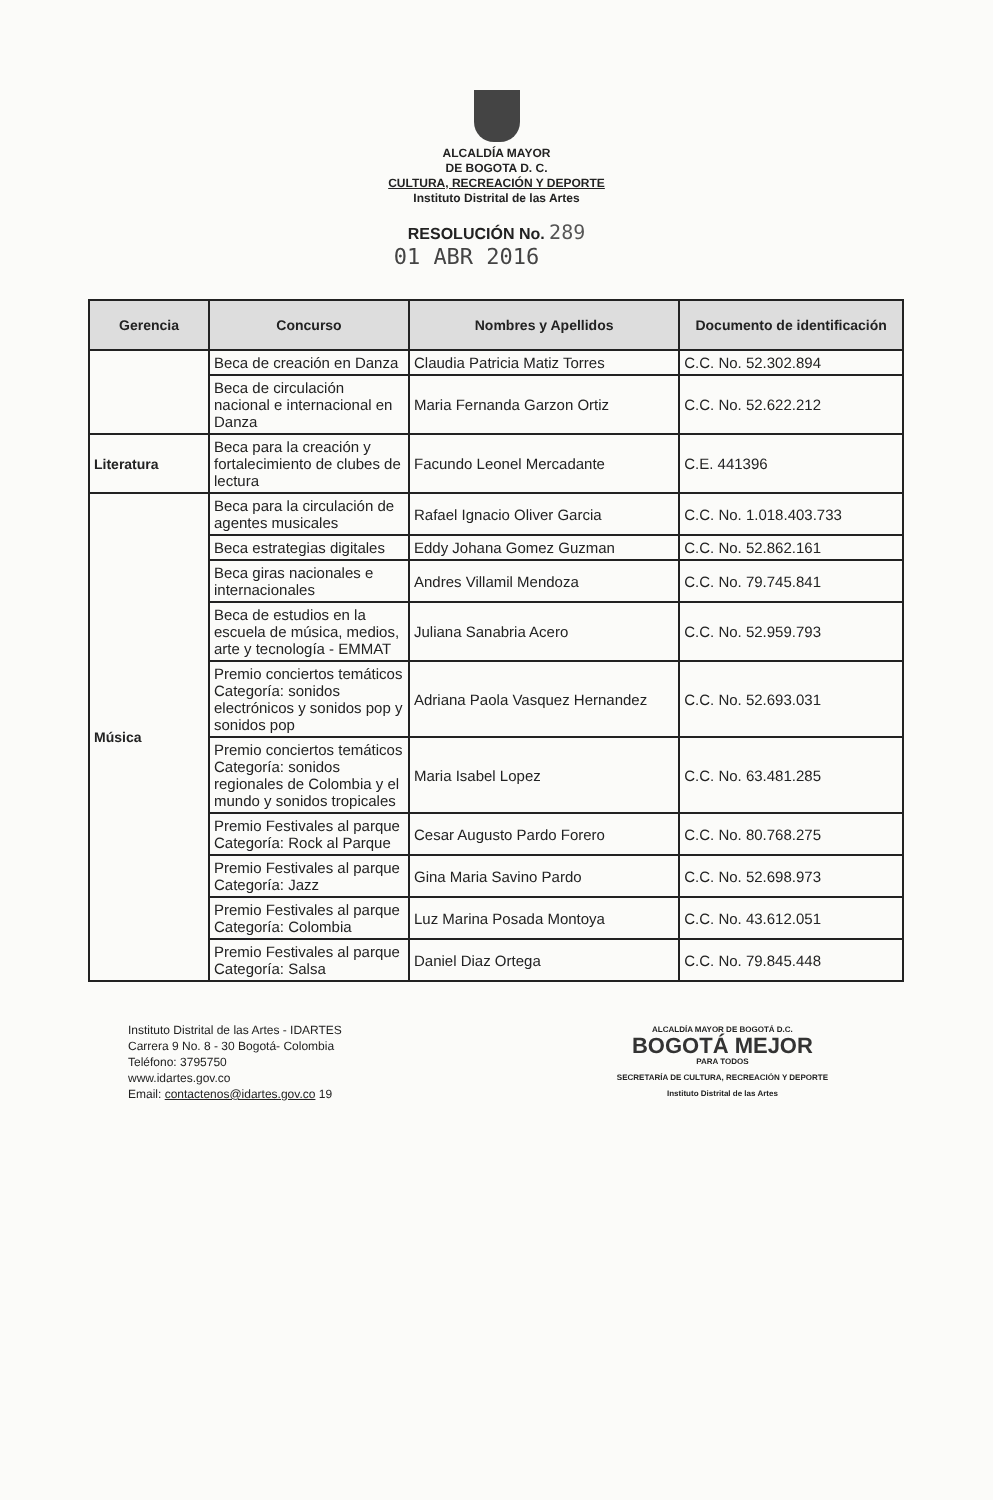ALCALDÍA MAYOR
DE BOGOTA D. C.
CULTURA, RECREACIÓN Y DEPORTE
Instituto Distrital de las Artes
RESOLUCIÓN No. 289
01 ABR 2016
| Gerencia | Concurso | Nombres y Apellidos | Documento de identificación |
| --- | --- | --- | --- |
| | Beca de creación en Danza | Claudia Patricia Matiz Torres | C.C. No. 52.302.894 |
| | Beca de circulación nacional e internacional en Danza | Maria Fernanda Garzon Ortiz | C.C. No. 52.622.212 |
| Literatura | Beca para la creación y fortalecimiento de clubes de lectura | Facundo Leonel Mercadante | C.E. 441396 |
| Música | Beca para la circulación de agentes musicales | Rafael Ignacio Oliver Garcia | C.C. No. 1.018.403.733 |
| | Beca estrategias digitales | Eddy Johana Gomez Guzman | C.C. No. 52.862.161 |
| | Beca giras nacionales e internacionales | Andres Villamil Mendoza | C.C. No. 79.745.841 |
| | Beca de estudios en la escuela de música, medios, arte y tecnología - EMMAT | Juliana Sanabria Acero | C.C. No. 52.959.793 |
| | Premio conciertos temáticos Categoría: sonidos electrónicos y sonidos pop y sonidos pop | Adriana Paola Vasquez Hernandez | C.C. No. 52.693.031 |
| | Premio conciertos temáticos Categoría: sonidos regionales de Colombia y el mundo y sonidos tropicales | Maria Isabel Lopez | C.C. No. 63.481.285 |
| | Premio Festivales al parque Categoría: Rock al Parque | Cesar Augusto Pardo Forero | C.C. No. 80.768.275 |
| | Premio Festivales al parque Categoría: Jazz | Gina Maria Savino Pardo | C.C. No. 52.698.973 |
| | Premio Festivales al parque Categoría: Colombia | Luz Marina Posada Montoya | C.C. No. 43.612.051 |
| | Premio Festivales al parque Categoría: Salsa | Daniel Diaz Ortega | C.C. No. 79.845.448 |
Instituto Distrital de las Artes - IDARTES
Carrera 9 No. 8 - 30 Bogotá- Colombia
Teléfono: 3795750
www.idartes.gov.co
Email: contactenos@idartes.gov.co 19
ALCALDÍA MAYOR DE BOGOTÁ D.C.
BOGOTÁ MEJOR
PARA TODOS
SECRETARÍA DE CULTURA, RECREACIÓN Y DEPORTE
Instituto Distrital de las Artes